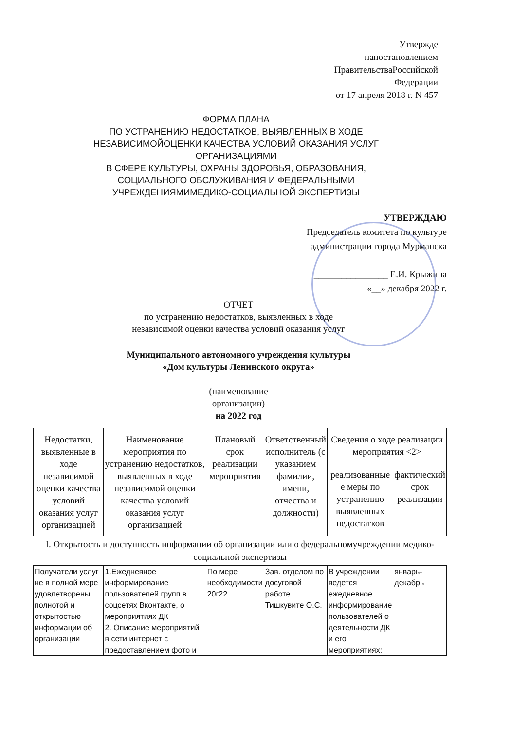Утвержде
напостановлением
ПравительстваРоссийской
Федерации
от 17 апреля 2018 г. N 457
ФОРМА ПЛАНА
ПО УСТРАНЕНИЮ НЕДОСТАТКОВ, ВЫЯВЛЕННЫХ В ХОДЕ
НЕЗАВИСИМОЙОЦЕНКИ КАЧЕСТВА УСЛОВИЙ ОКАЗАНИЯ УСЛУГ
ОРГАНИЗАЦИЯМИ
В СФЕРЕ КУЛЬТУРЫ, ОХРАНЫ ЗДОРОВЬЯ, ОБРАЗОВАНИЯ,
СОЦИАЛЬНОГО ОБСЛУЖИВАНИЯ И ФЕДЕРАЛЬНЫМИ
УЧРЕЖДЕНИЯМИМЕДИКО-СОЦИАЛЬНОЙ ЭКСПЕРТИЗЫ
УТВЕРЖДАЮ
Председатель комитета по культуре
администрации города Мурманска
________________ Е.И. Крыжина
«__» декабря 2022 г.
ОТЧЕТ
по устранению недостатков, выявленных в ходе
независимой оценки качества условий оказания услуг
Муниципального автономного учреждения культуры
«Дом культуры Ленинского округа»
(наименование
организации)
на 2022 год
| Недостатки, выявленные в ходе независимой оценки качества условий оказания услуг организацией | Наименование мероприятия по устранению недостатков, выявленных в ходе независимой оценки качества условий оказания услуг организацией | Плановый срок реализации мероприятия | Ответственный исполнитель (с указанием фамилии, имени, отчества и должности) | Сведения о ходе реализации мероприятия <2> | |
| --- | --- | --- | --- | --- | --- |
| | | | | реализованные е меры по устранению выявленных недостатков | фактический срок реализации |
| I. Открытость и доступность информации об организации или о федеральномучреждении медико-социальной экспертизы | | | | | |
| Получатели услуг не в полной мере удовлетворены полнотой и открытостью информации об организации | 1.Ежедневное информирование пользователей групп в соцсетях Вконтакте, о мероприятиях ДК 2. Описание мероприятий в сети интернет с предоставлением фото и | По мере необходимости 20г22 | Зав. отделом по досуговой работе Тишкувите О.С. | В учреждении ведется ежедневное информирование пользователей о деятельности ДК и его мероприятиях: | январь-декабрь |